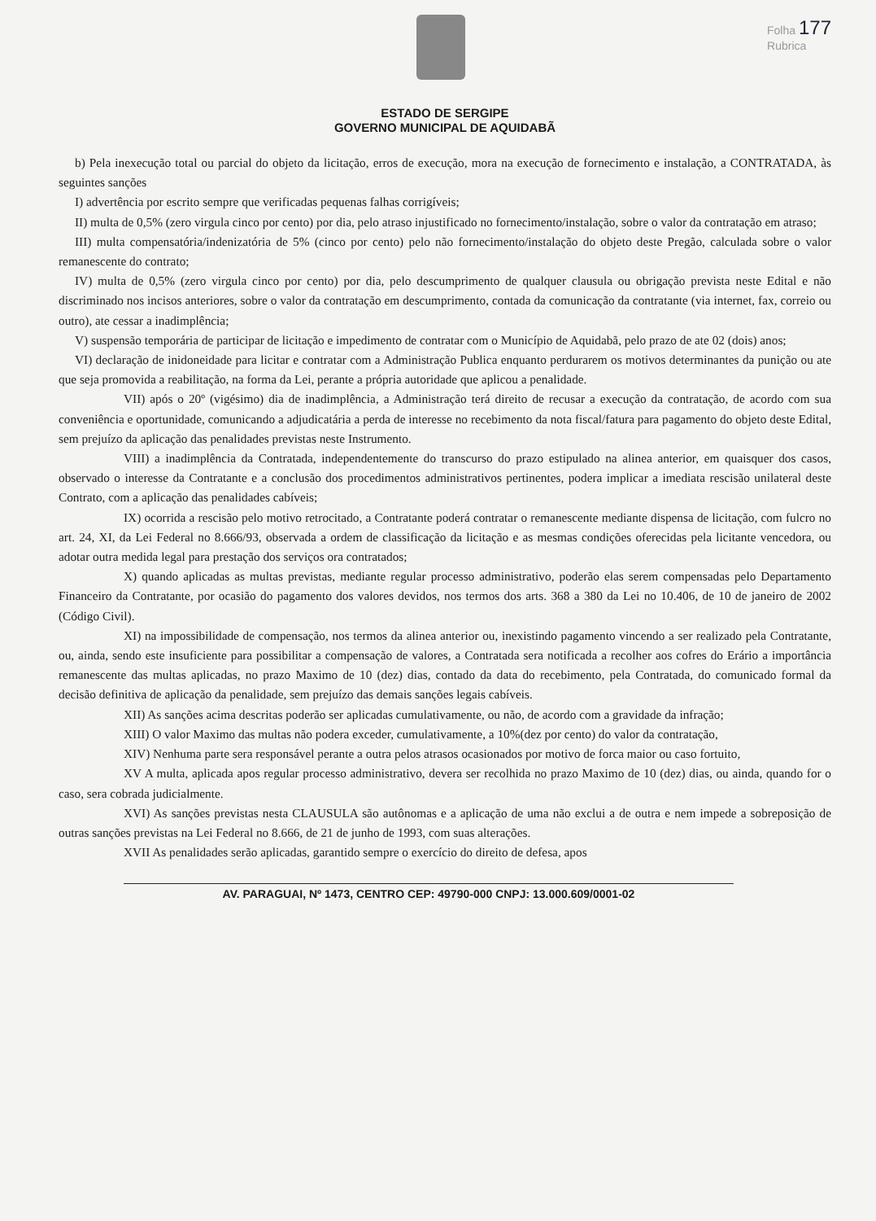Folha 177
Rubrica
ESTADO DE SERGIPE
GOVERNO MUNICIPAL DE AQUIDABÃ
b) Pela inexecução total ou parcial do objeto da licitação, erros de execução, mora na execução de fornecimento e instalação, a CONTRATADA, às seguintes sanções
I) advertência por escrito sempre que verificadas pequenas falhas corrigíveis;
II) multa de 0,5% (zero virgula cinco por cento) por dia, pelo atraso injustificado no fornecimento/instalação, sobre o valor da contratação em atraso;
III) multa compensatória/indenizatória de 5% (cinco por cento) pelo não fornecimento/instalação do objeto deste Pregão, calculada sobre o valor remanescente do contrato;
IV) multa de 0,5% (zero virgula cinco por cento) por dia, pelo descumprimento de qualquer clausula ou obrigação prevista neste Edital e não discriminado nos incisos anteriores, sobre o valor da contratação em descumprimento, contada da comunicação da contratante (via internet, fax, correio ou outro), ate cessar a inadimplência;
V) suspensão temporária de participar de licitação e impedimento de contratar com o Município de Aquidabã, pelo prazo de ate 02 (dois) anos;
VI) declaração de inidoneidade para licitar e contratar com a Administração Publica enquanto perdurarem os motivos determinantes da punição ou ate que seja promovida a reabilitação, na forma da Lei, perante a própria autoridade que aplicou a penalidade.
VII) após o 20º (vigésimo) dia de inadimplência, a Administração terá direito de recusar a execução da contratação, de acordo com sua conveniência e oportunidade, comunicando a adjudicatária a perda de interesse no recebimento da nota fiscal/fatura para pagamento do objeto deste Edital, sem prejuízo da aplicação das penalidades previstas neste Instrumento.
VIII) a inadimplência da Contratada, independentemente do transcurso do prazo estipulado na alinea anterior, em quaisquer dos casos, observado o interesse da Contratante e a conclusão dos procedimentos administrativos pertinentes, podera implicar a imediata rescisão unilateral deste Contrato, com a aplicação das penalidades cabíveis;
IX) ocorrida a rescisão pelo motivo retrocitado, a Contratante poderá contratar o remanescente mediante dispensa de licitação, com fulcro no art. 24, XI, da Lei Federal no 8.666/93, observada a ordem de classificação da licitação e as mesmas condições oferecidas pela licitante vencedora, ou adotar outra medida legal para prestação dos serviços ora contratados;
X) quando aplicadas as multas previstas, mediante regular processo administrativo, poderão elas serem compensadas pelo Departamento Financeiro da Contratante, por ocasião do pagamento dos valores devidos, nos termos dos arts. 368 a 380 da Lei no 10.406, de 10 de janeiro de 2002 (Código Civil).
XI) na impossibilidade de compensação, nos termos da alinea anterior ou, inexistindo pagamento vincendo a ser realizado pela Contratante, ou, ainda, sendo este insuficiente para possibilitar a compensação de valores, a Contratada sera notificada a recolher aos cofres do Erário a importância remanescente das multas aplicadas, no prazo Maximo de 10 (dez) dias, contado da data do recebimento, pela Contratada, do comunicado formal da decisão definitiva de aplicação da penalidade, sem prejuízo das demais sanções legais cabíveis.
XII) As sanções acima descritas poderão ser aplicadas cumulativamente, ou não, de acordo com a gravidade da infração;
XIII) O valor Maximo das multas não podera exceder, cumulativamente, a 10%(dez por cento) do valor da contratação,
XIV) Nenhuma parte sera responsável perante a outra pelos atrasos ocasionados por motivo de forca maior ou caso fortuito,
XV A multa, aplicada apos regular processo administrativo, devera ser recolhida no prazo Maximo de 10 (dez) dias, ou ainda, quando for o caso, sera cobrada judicialmente.
XVI) As sanções previstas nesta CLAUSULA são autônomas e a aplicação de uma não exclui a de outra e nem impede a sobreposição de outras sanções previstas na Lei Federal no 8.666, de 21 de junho de 1993, com suas alterações.
XVII As penalidades serão aplicadas, garantido sempre o exercício do direito de defesa, apos
AV. PARAGUAI, Nº 1473, CENTRO CEP: 49790-000 CNPJ: 13.000.609/0001-02